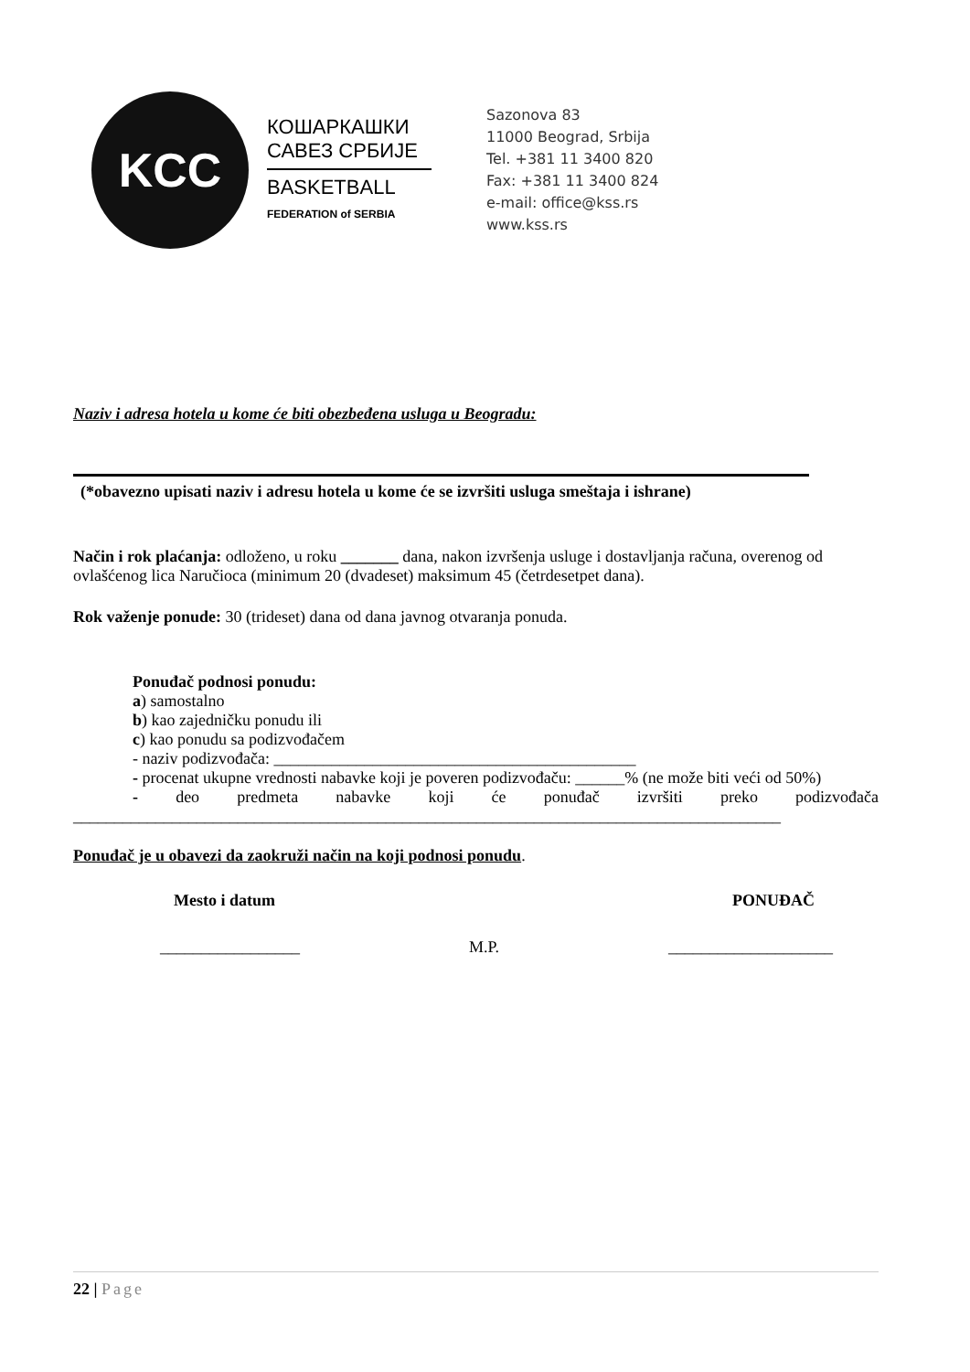KCC
КОШАРКАШКИ
САВЕЗ СРБИЈЕ
BASKETBALL
FEDERATION of SERBIA
Sazonova 83
11000 Beograd, Srbija
Tel. +381 11 3400 820
Fax: +381 11 3400 824
e-mail: office@kss.rs
www.kss.rs
Naziv i adresa hotela u kome će biti obezbeđena usluga u Beogradu:
(*obavezno upisati naziv i adresu hotela u kome će se izvršiti usluga smeštaja i ishrane)
Način i rok plaćanja: odloženo, u roku _______ dana, nakon izvršenja usluge i dostavljanja računa, overenog od ovlašćenog lica Naručioca (minimum 20 (dvadeset) maksimum 45 (četrdesetpet dana).
Rok važenje ponude: 30 (trideset) dana od dana javnog otvaranja ponuda.
Ponuđač podnosi ponudu:
a) samostalno
b) kao zajedničku ponudu ili
c) kao ponudu sa podizvođačem
- naziv podizvođača: ____________________________________________
- procenat ukupne vrednosti nabavke koji je poveren podizvođaču: ______% (ne može biti veći od 50%)
- deo predmeta nabavke koji će ponuđač izvršiti preko podizvođača
______________________________________________________________________________________
Ponuđač je u obavezi da zaokruži način na koji podnosi ponudu.
Mesto i datum PONUĐAČ
_________________ M.P. ____________________
22 | Page